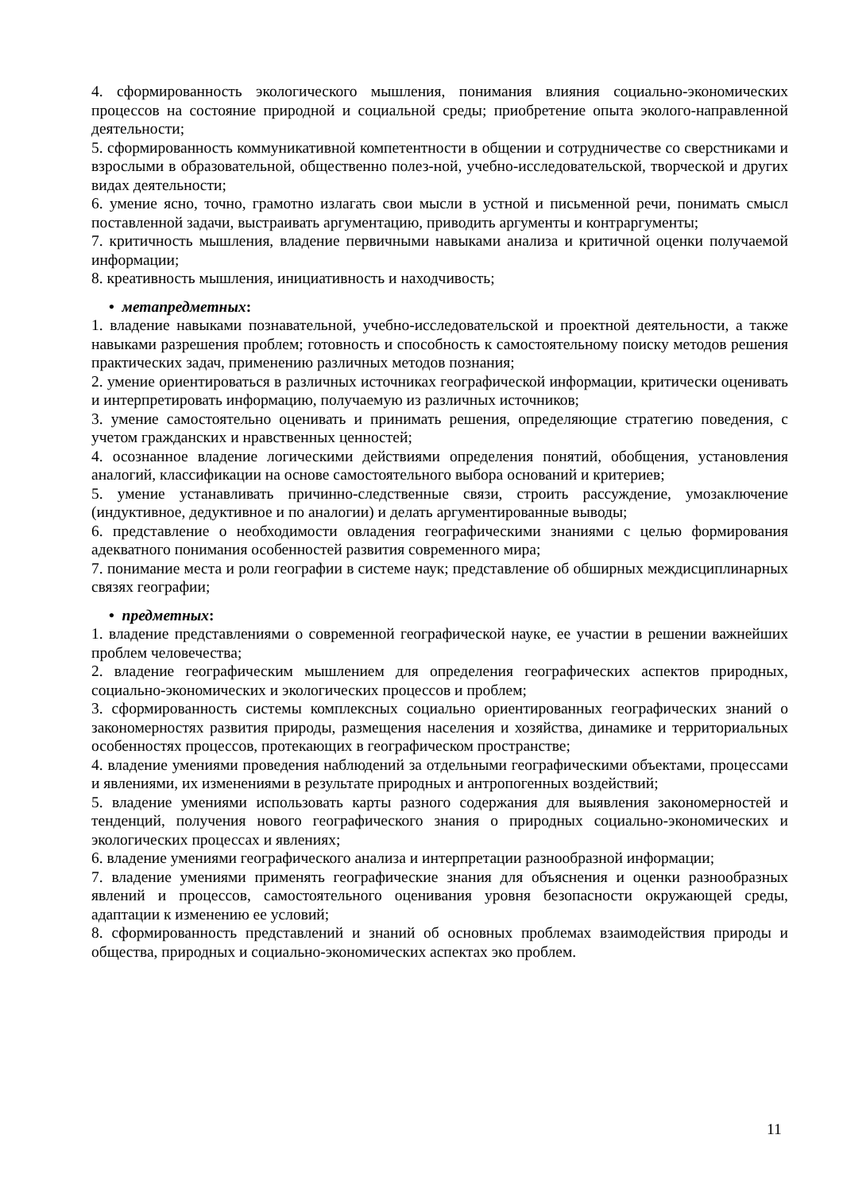4. сформированность экологического мышления, понимания влияния социально-экономических процессов на состояние природной и социальной среды; приобретение опыта эколого-направленной деятельности;
5. сформированность коммуникативной компетентности в общении и сотрудничестве со сверстниками и взрослыми в образовательной, общественно полез-ной, учебно-исследовательской, творческой и других видах деятельности;
6. умение ясно, точно, грамотно излагать свои мысли в устной и письменной речи, понимать смысл поставленной задачи, выстраивать аргументацию, приводить аргументы и контраргументы;
7. критичность мышления, владение первичными навыками анализа и критичной оценки получаемой информации;
8. креативность мышления, инициативность и находчивость;
• метапредметных:
1. владение навыками познавательной, учебно-исследовательской и проектной деятельности, а также навыками разрешения проблем; готовность и способность к самостоятельному поиску методов решения практических задач, применению различных методов познания;
2. умение ориентироваться в различных источниках географической информации, критически оценивать и интерпретировать информацию, получаемую из различных источников;
3. умение самостоятельно оценивать и принимать решения, определяющие стратегию поведения, с учетом гражданских и нравственных ценностей;
4. осознанное владение логическими действиями определения понятий, обобщения, установления аналогий, классификации на основе самостоятельного выбора оснований и критериев;
5. умение устанавливать причинно-следственные связи, строить рассуждение, умозаключение (индуктивное, дедуктивное и по аналогии) и делать аргументированные выводы;
6. представление о необходимости овладения географическими знаниями с целью формирования адекватного понимания особенностей развития современного мира;
7. понимание места и роли географии в системе наук; представление об обширных междисциплинарных связях географии;
• предметных:
1. владение представлениями о современной географической науке, ее участии в решении важнейших проблем человечества;
2. владение географическим мышлением для определения географических аспектов природных, социально-экономических и экологических процессов и проблем;
3. сформированность системы комплексных социально ориентированных географических знаний о закономерностях развития природы, размещения населения и хозяйства, динамике и территориальных особенностях процессов, протекающих в географическом пространстве;
4. владение умениями проведения наблюдений за отдельными географическими объектами, процессами и явлениями, их изменениями в результате природных и антропогенных воздействий;
5. владение умениями использовать карты разного содержания для выявления закономерностей и тенденций, получения нового географического знания о природных социально-экономических и экологических процессах и явлениях;
6. владение умениями географического анализа и интерпретации разнообразной информации;
7. владение умениями применять географические знания для объяснения и оценки разнообразных явлений и процессов, самостоятельного оценивания уровня безопасности окружающей среды, адаптации к изменению ее условий;
8. сформированность представлений и знаний об основных проблемах взаимодействия природы и общества, природных и социально-экономических аспектах эко проблем.
11